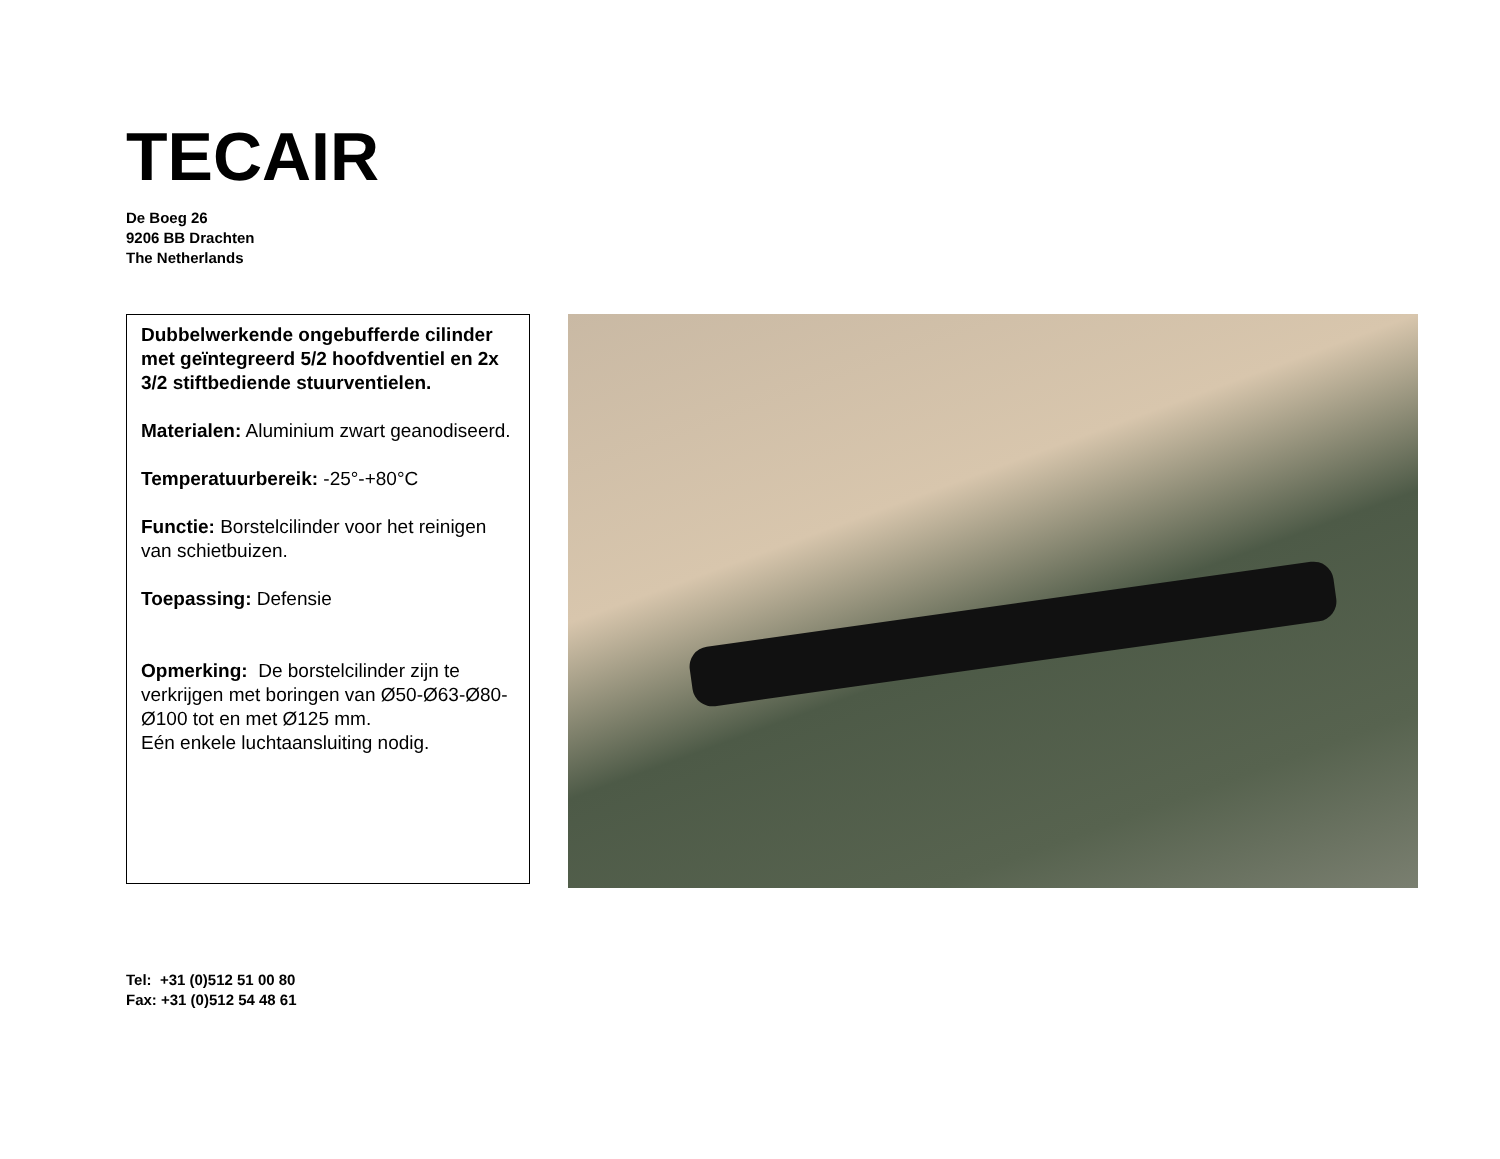TECAIR
De Boeg 26
9206 BB Drachten
The Netherlands
Dubbelwerkende ongebufferde cilinder met geïntegreerd 5/2 hoofdventiel en 2x 3/2 stiftbediende stuurventielen.
Materialen: Aluminium zwart geanodiseerd.
Temperatuurbereik: -25°-+80°C
Functie: Borstelcilinder voor het reinigen van schietbuizen.
Toepassing: Defensie
Opmerking: De borstelcilinder zijn te verkrijgen met boringen van Ø50-Ø63-Ø80-Ø100 tot en met Ø125 mm.
Eén enkele luchtaansluiting nodig.
Tel: +31 (0)512 51 00 80
Fax: +31 (0)512 54 48 61